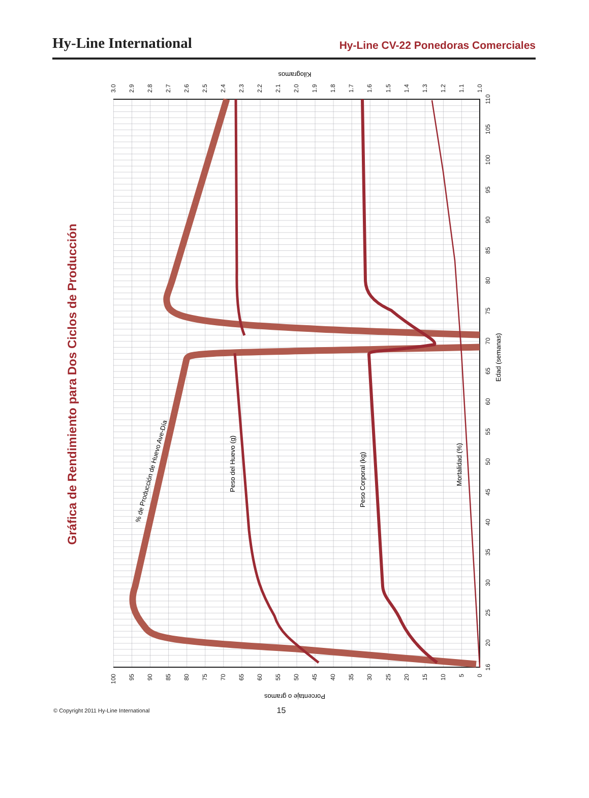Hy-Line International
Hy-Line CV-22 Ponedoras Comerciales
Gráfica de Rendimiento para Dos Ciclos de Producción
Kilogramos
Porcentaje o gramos
Edad (semanas)
100
95
90
85
80
75
70
65
60
55
50
45
40
35
30
25
20
15
10
5
0
3.0
2.9
2.8
2.7
2.6
2.5
2.4
2.3
2.2
2.1
2.0
1.9
1.8
1.7
1.6
1.5
1.4
1.3
1.2
1.1
1.0
16
20
25
30
35
40
45
50
55
60
65
70
75
80
85
90
95
100
105
110
% de Producción de Huevo Ave-Día
Peso del Huevo (g)
Peso Corporal (kg)
Mortalidad (%)
© Copyright 2011 Hy-Line International 15